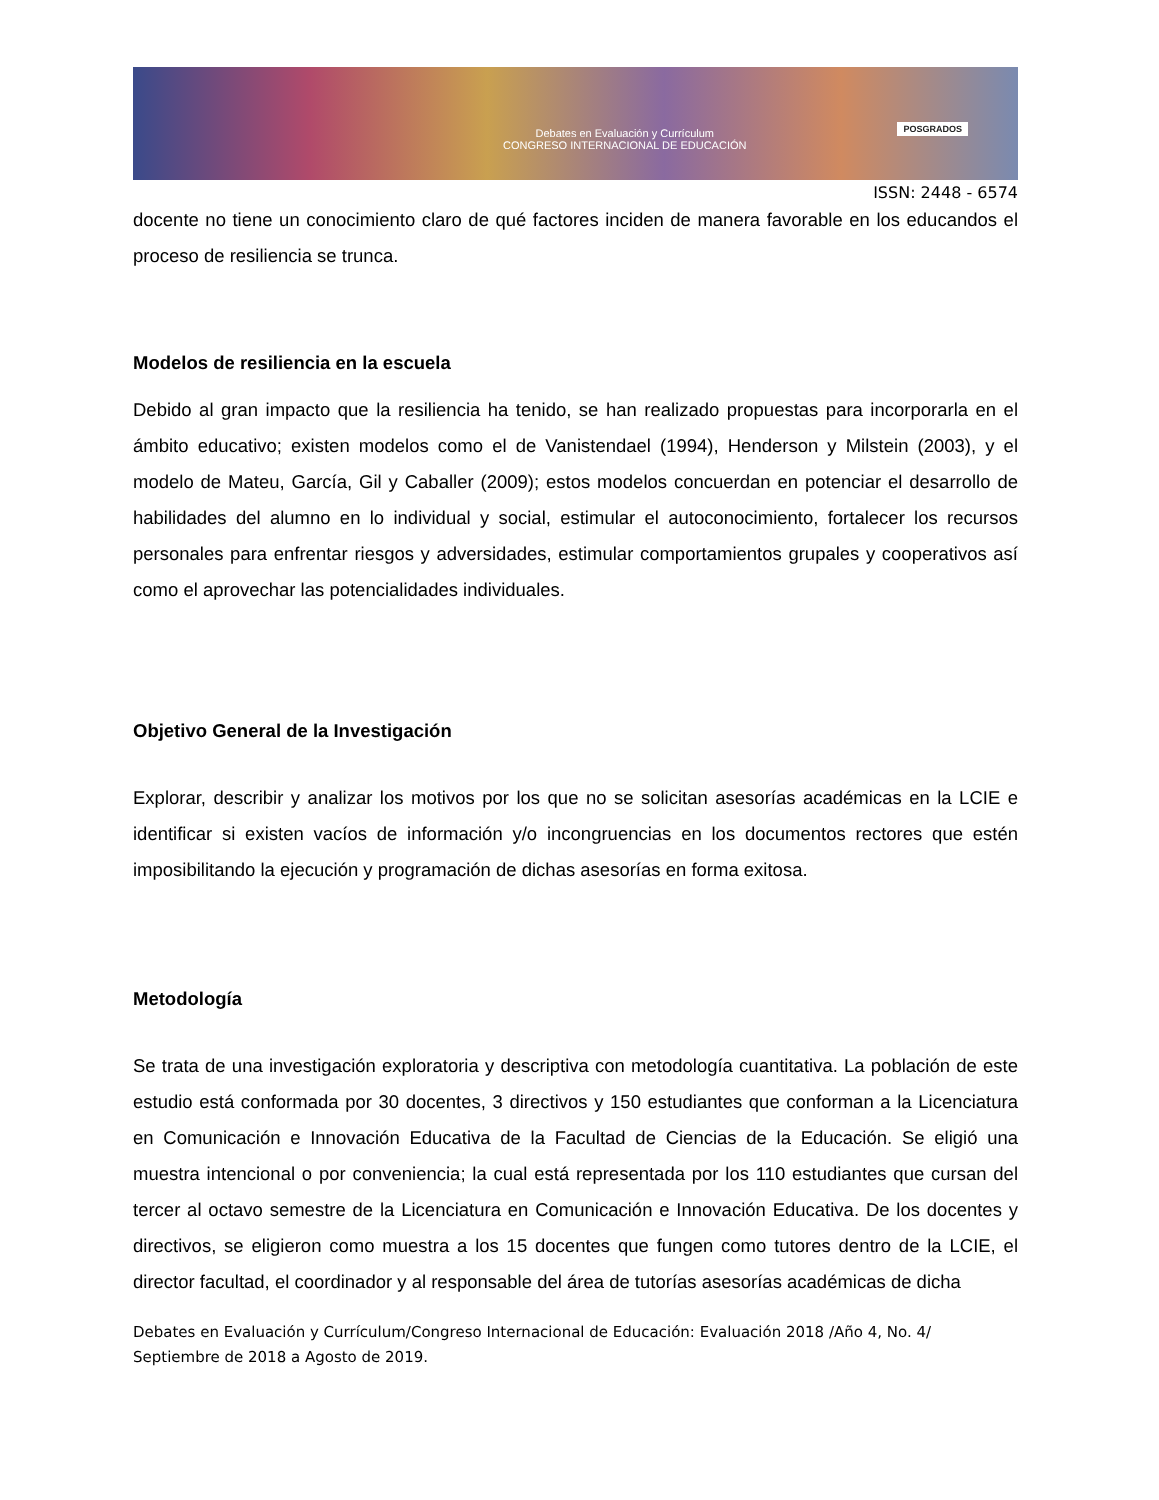Debates en Evaluación y Currículum
CONGRESO INTERNACIONAL DE EDUCACIÓN
POSGRADOS
ISSN: 2448 - 6574
docente no tiene un conocimiento claro de qué factores inciden de manera favorable en los educandos el proceso de resiliencia se trunca.
Modelos de resiliencia en la escuela
Debido al gran impacto que la resiliencia ha tenido, se han realizado propuestas para incorporarla en el ámbito educativo; existen modelos como el de Vanistendael (1994), Henderson y Milstein (2003), y el modelo de Mateu, García, Gil y Caballer (2009); estos modelos concuerdan en potenciar el desarrollo de habilidades del alumno en lo individual y social, estimular el autoconocimiento, fortalecer los recursos personales para enfrentar riesgos y adversidades, estimular comportamientos grupales y cooperativos así como el aprovechar las potencialidades individuales.
Objetivo General de la Investigación
Explorar, describir y analizar los motivos por los que no se solicitan asesorías académicas en la LCIE e identificar si existen vacíos de información y/o incongruencias en los documentos rectores que estén imposibilitando la ejecución y programación de dichas asesorías en forma exitosa.
Metodología
Se trata de una investigación exploratoria y descriptiva con metodología cuantitativa. La población de este estudio está conformada por 30 docentes, 3 directivos y 150 estudiantes que conforman a la Licenciatura en Comunicación e Innovación Educativa de la Facultad de Ciencias de la Educación. Se eligió una muestra intencional o por conveniencia; la cual está representada por los 110 estudiantes que cursan del tercer al octavo semestre de la Licenciatura en Comunicación e Innovación Educativa. De los docentes y directivos, se eligieron como muestra a los 15 docentes que fungen como tutores dentro de la LCIE, el director facultad, el coordinador y al responsable del área de tutorías asesorías académicas de dicha
Debates en Evaluación y Currículum/Congreso Internacional de Educación: Evaluación 2018 /Año 4, No. 4/ Septiembre de 2018 a Agosto de 2019.